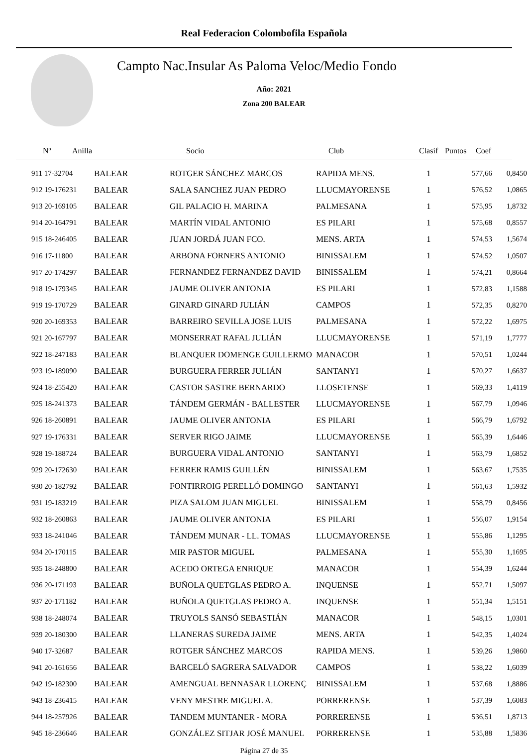Real Federacion Colombofila Española
Campto Nac.Insular As Paloma Veloc/Medio Fondo
Año: 2021
Zona 200 BALEAR
| Nº | Anilla | Socio | Club | Clasif | Puntos | Coef |
| --- | --- | --- | --- | --- | --- | --- |
| 911 17-32704 | BALEAR | ROTGER SÁNCHEZ MARCOS | RAPIDA MENS. | 1 | 577,66 | 0,8450 |
| 912 19-176231 | BALEAR | SALA SANCHEZ JUAN PEDRO | LLUCMAYORENSE | 1 | 576,52 | 1,0865 |
| 913 20-169105 | BALEAR | GIL PALACIO H. MARINA | PALMESANA | 1 | 575,95 | 1,8732 |
| 914 20-164791 | BALEAR | MARTÍN VIDAL ANTONIO | ES PILARI | 1 | 575,68 | 0,8557 |
| 915 18-246405 | BALEAR | JUAN JORDÁ JUAN FCO. | MENS. ARTA | 1 | 574,53 | 1,5674 |
| 916 17-11800 | BALEAR | ARBONA FORNERS ANTONIO | BINISSALEM | 1 | 574,52 | 1,0507 |
| 917 20-174297 | BALEAR | FERNANDEZ FERNANDEZ DAVID | BINISSALEM | 1 | 574,21 | 0,8664 |
| 918 19-179345 | BALEAR | JAUME OLIVER ANTONIA | ES PILARI | 1 | 572,83 | 1,1588 |
| 919 19-170729 | BALEAR | GINARD GINARD JULIÁN | CAMPOS | 1 | 572,35 | 0,8270 |
| 920 20-169353 | BALEAR | BARREIRO SEVILLA JOSE LUIS | PALMESANA | 1 | 572,22 | 1,6975 |
| 921 20-167797 | BALEAR | MONSERRAT RAFAL JULIÁN | LLUCMAYORENSE | 1 | 571,19 | 1,7777 |
| 922 18-247183 | BALEAR | BLANQUER DOMENGE GUILLERMO | MANACOR | 1 | 570,51 | 1,0244 |
| 923 19-189090 | BALEAR | BURGUERA FERRER JULIÁN | SANTANYI | 1 | 570,27 | 1,6637 |
| 924 18-255420 | BALEAR | CASTOR SASTRE BERNARDO | LLOSETENSE | 1 | 569,33 | 1,4119 |
| 925 18-241373 | BALEAR | TÁNDEM GERMÁN - BALLESTER | LLUCMAYORENSE | 1 | 567,79 | 1,0946 |
| 926 18-260891 | BALEAR | JAUME OLIVER ANTONIA | ES PILARI | 1 | 566,79 | 1,6792 |
| 927 19-176331 | BALEAR | SERVER RIGO JAIME | LLUCMAYORENSE | 1 | 565,39 | 1,6446 |
| 928 19-188724 | BALEAR | BURGUERA VIDAL ANTONIO | SANTANYI | 1 | 563,79 | 1,6852 |
| 929 20-172630 | BALEAR | FERRER RAMIS GUILLÉN | BINISSALEM | 1 | 563,67 | 1,7535 |
| 930 20-182792 | BALEAR | FONTIRROIG PERELLÓ DOMINGO | SANTANYI | 1 | 561,63 | 1,5932 |
| 931 19-183219 | BALEAR | PIZA SALOM JUAN MIGUEL | BINISSALEM | 1 | 558,79 | 0,8456 |
| 932 18-260863 | BALEAR | JAUME OLIVER ANTONIA | ES PILARI | 1 | 556,07 | 1,9154 |
| 933 18-241046 | BALEAR | TÁNDEM MUNAR - LL. TOMAS | LLUCMAYORENSE | 1 | 555,86 | 1,1295 |
| 934 20-170115 | BALEAR | MIR PASTOR MIGUEL | PALMESANA | 1 | 555,30 | 1,1695 |
| 935 18-248800 | BALEAR | ACEDO ORTEGA ENRIQUE | MANACOR | 1 | 554,39 | 1,6244 |
| 936 20-171193 | BALEAR | BUÑOLA QUETGLAS PEDRO A. | INQUENSE | 1 | 552,71 | 1,5097 |
| 937 20-171182 | BALEAR | BUÑOLA QUETGLAS PEDRO A. | INQUENSE | 1 | 551,34 | 1,5151 |
| 938 18-248074 | BALEAR | TRUYOLS SANSÓ SEBASTIÁN | MANACOR | 1 | 548,15 | 1,0301 |
| 939 20-180300 | BALEAR | LLANERAS SUREDA JAIME | MENS. ARTA | 1 | 542,35 | 1,4024 |
| 940 17-32687 | BALEAR | ROTGER SÁNCHEZ MARCOS | RAPIDA MENS. | 1 | 539,26 | 1,9860 |
| 941 20-161656 | BALEAR | BARCELÓ SAGRERA SALVADOR | CAMPOS | 1 | 538,22 | 1,6039 |
| 942 19-182300 | BALEAR | AMENGUAL BENNASAR LLORENÇ | BINISSALEM | 1 | 537,68 | 1,8886 |
| 943 18-236415 | BALEAR | VENY MESTRE MIGUEL A. | PORRERENSE | 1 | 537,39 | 1,6083 |
| 944 18-257926 | BALEAR | TANDEM MUNTANER - MORA | PORRERENSE | 1 | 536,51 | 1,8713 |
| 945 18-236646 | BALEAR | GONZÁLEZ SITJAR JOSÉ MANUEL | PORRERENSE | 1 | 535,88 | 1,5836 |
Página 27 de 35